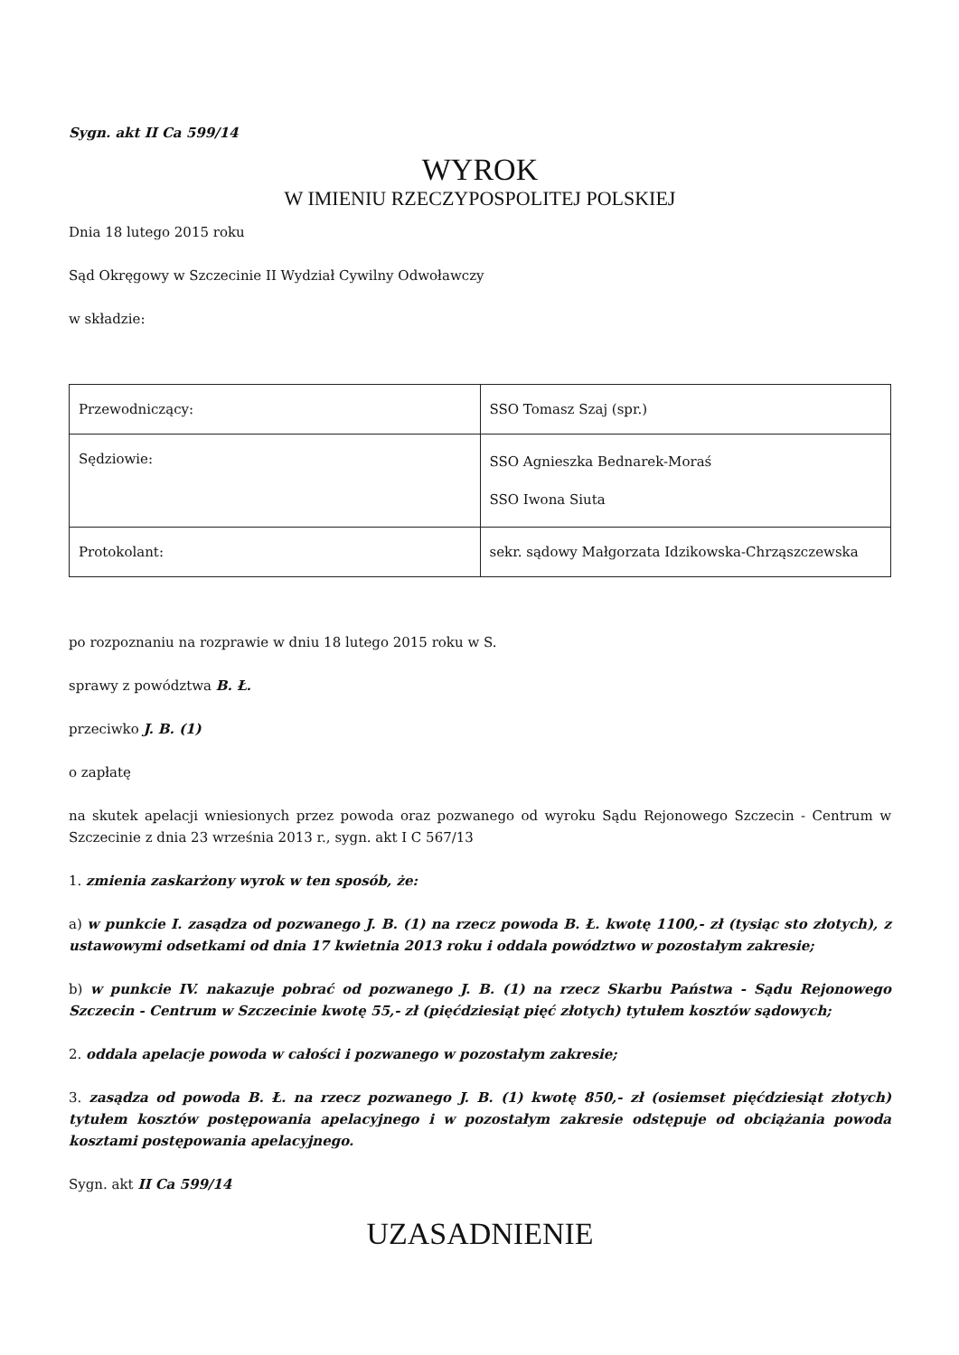Sygn. akt II Ca 599/14
WYROK
W IMIENIU RZECZYPOSPOLITEJ POLSKIEJ
Dnia 18 lutego 2015 roku
Sąd Okręgowy w Szczecinie II Wydział Cywilny Odwoławczy
w składzie:
| Przewodniczący: | SSO Tomasz Szaj (spr.) |
| Sędziowie: | SSO Agnieszka Bednarek-Moraś SSO Iwona Siuta |
| Protokolant: | sekr. sądowy Małgorzata Idzikowska-Chrząszczewska |
po rozpoznaniu na rozprawie w dniu 18 lutego 2015 roku w S.
sprawy z powództwa B. Ł.
przeciwko J. B. (1)
o zapłatę
na skutek apelacji wniesionych przez powoda oraz pozwanego od wyroku Sądu Rejonowego Szczecin - Centrum w Szczecinie z dnia 23 września 2013 r., sygn. akt I C 567/13
1. zmienia zaskarżony wyrok w ten sposób, że:
a) w punkcie I. zasądza od pozwanego J. B. (1) na rzecz powoda B. Ł. kwotę 1100,- zł (tysiąc sto złotych), z ustawowymi odsetkami od dnia 17 kwietnia 2013 roku i oddala powództwo w pozostałym zakresie;
b) w punkcie IV. nakazuje pobrać od pozwanego J. B. (1) na rzecz Skarbu Państwa - Sądu Rejonowego Szczecin - Centrum w Szczecinie kwotę 55,- zł (pięćdziesiąt pięć złotych) tytułem kosztów sądowych;
2. oddala apelacje powoda w całości i pozwanego w pozostałym zakresie;
3. zasądza od powoda B. Ł. na rzecz pozwanego J. B. (1) kwotę 850,- zł (osiemset pięćdziesiąt złotych) tytułem kosztów postępowania apelacyjnego i w pozostałym zakresie odstępuje od obciążania powoda kosztami postępowania apelacyjnego.
Sygn. akt II Ca 599/14
UZASADNIENIE